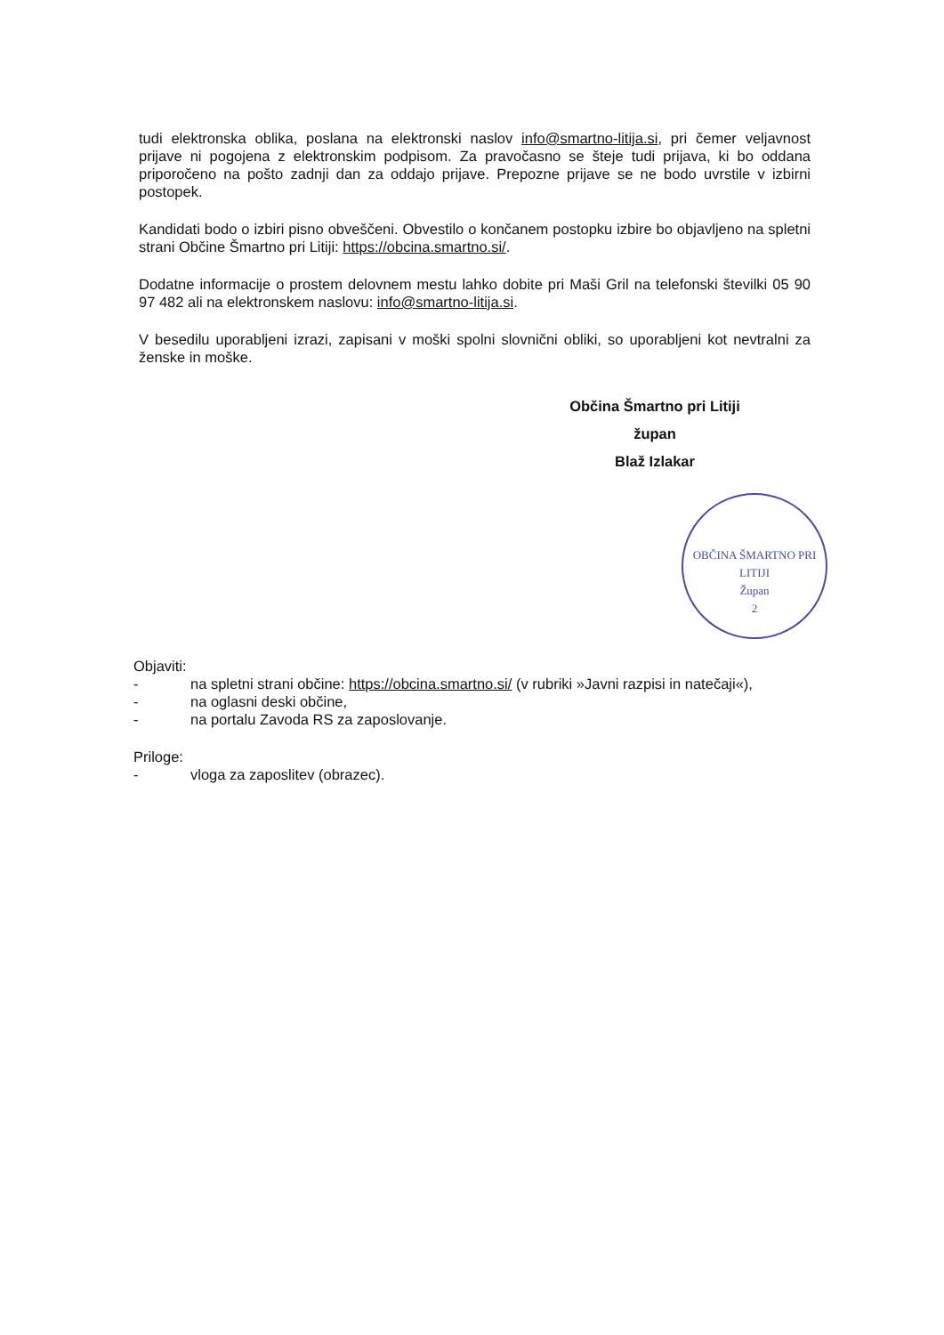tudi elektronska oblika, poslana na elektronski naslov info@smartno-litija.si, pri čemer veljavnost prijave ni pogojena z elektronskim podpisom. Za pravočasno se šteje tudi prijava, ki bo oddana priporočeno na pošto zadnji dan za oddajo prijave. Prepozne prijave se ne bodo uvrstile v izbirni postopek.
Kandidati bodo o izbiri pisno obveščeni. Obvestilo o končanem postopku izbire bo objavljeno na spletni strani Občine Šmartno pri Litiji: https://obcina.smartno.si/.
Dodatne informacije o prostem delovnem mestu lahko dobite pri Maši Gril na telefonski številki 05 90 97 482 ali na elektronskem naslovu: info@smartno-litija.si.
V besedilu uporabljeni izrazi, zapisani v moški spolni slovnični obliki, so uporabljeni kot nevtralni za ženske in moške.
Občina Šmartno pri Litiji
župan
Blaž Izlakar
OBČINA ŠMARTNO PRI LITIJI
Župan
2
Objaviti:
- na spletni strani občine: https://obcina.smartno.si/ (v rubriki »Javni razpisi in natečaji«),
- na oglasni deski občine,
- na portalu Zavoda RS za zaposlovanje.
Priloge:
- vloga za zaposlitev (obrazec).